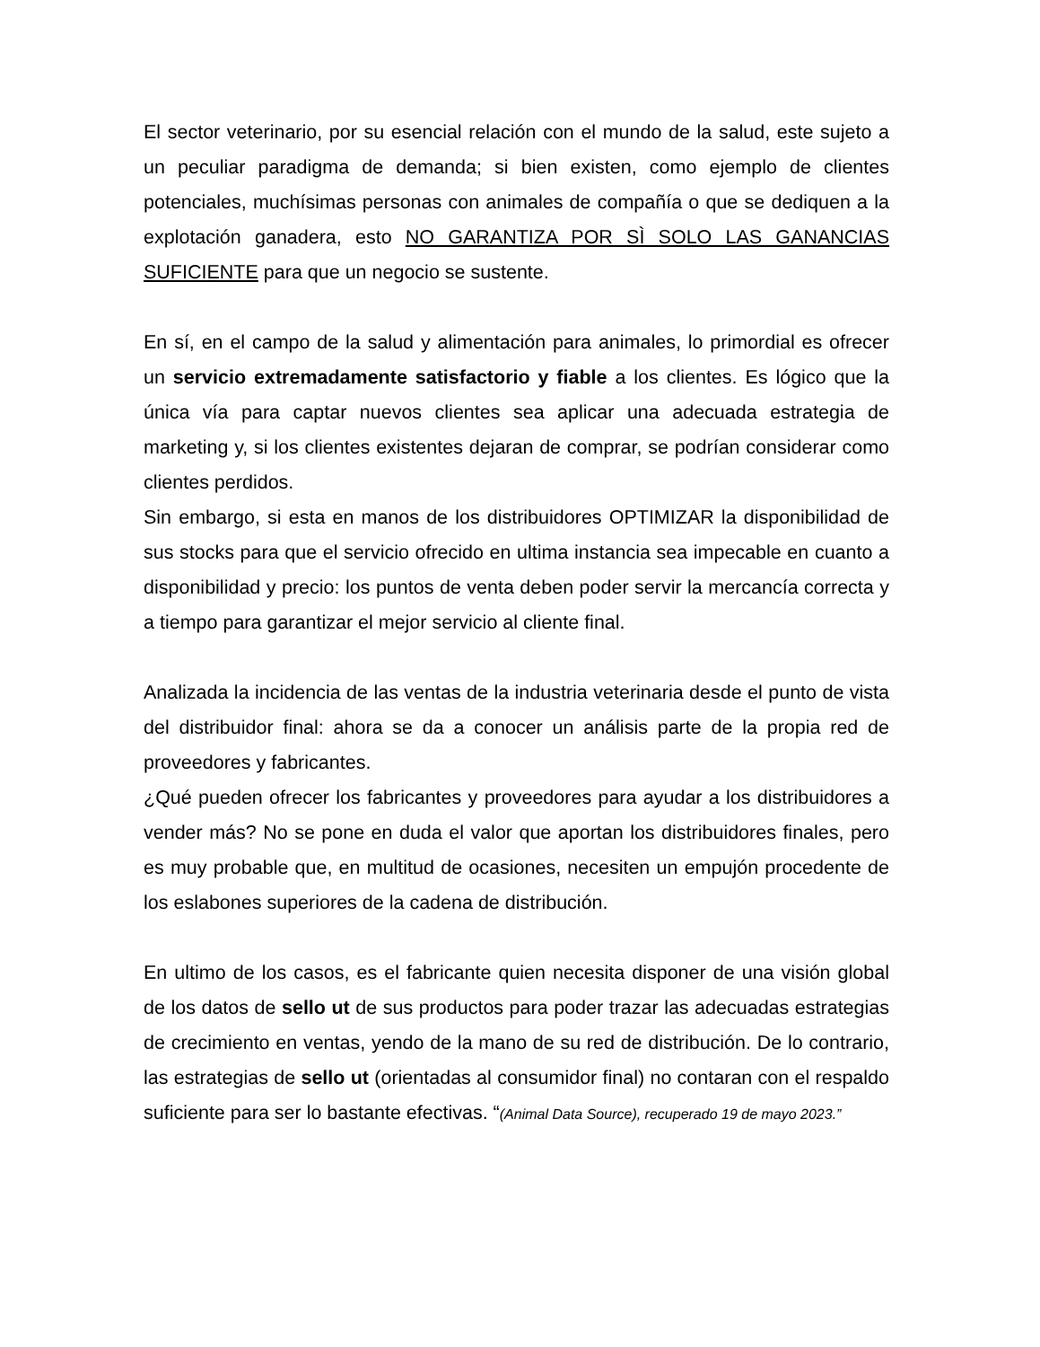El sector veterinario, por su esencial relación con el mundo de la salud, este sujeto a un peculiar paradigma de demanda; si bien existen, como ejemplo de clientes potenciales, muchísimas personas con animales de compañía o que se dediquen a la explotación ganadera, esto NO GARANTIZA POR SÌ SOLO LAS GANANCIAS SUFICIENTE para que un negocio se sustente.
En sí, en el campo de la salud y alimentación para animales, lo primordial es ofrecer un servicio extremadamente satisfactorio y fiable a los clientes. Es lógico que la única vía para captar nuevos clientes sea aplicar una adecuada estrategia de marketing y, si los clientes existentes dejaran de comprar, se podrían considerar como clientes perdidos.
Sin embargo, si esta en manos de los distribuidores OPTIMIZAR la disponibilidad de sus stocks para que el servicio ofrecido en ultima instancia sea impecable en cuanto a disponibilidad y precio: los puntos de venta deben poder servir la mercancía correcta y a tiempo para garantizar el mejor servicio al cliente final.
Analizada la incidencia de las ventas de la industria veterinaria desde el punto de vista del distribuidor final: ahora se da a conocer un análisis parte de la propia red de proveedores y fabricantes.
¿Qué pueden ofrecer los fabricantes y proveedores para ayudar a los distribuidores a vender más? No se pone en duda el valor que aportan los distribuidores finales, pero es muy probable que, en multitud de ocasiones, necesiten un empujón procedente de los eslabones superiores de la cadena de distribución.
En ultimo de los casos, es el fabricante quien necesita disponer de una visión global de los datos de sello ut de sus productos para poder trazar las adecuadas estrategias de crecimiento en ventas, yendo de la mano de su red de distribución. De lo contrario, las estrategias de sello ut (orientadas al consumidor final) no contaran con el respaldo suficiente para ser lo bastante efectivas. “(Animal Data Source), recuperado 19 de mayo 2023.”